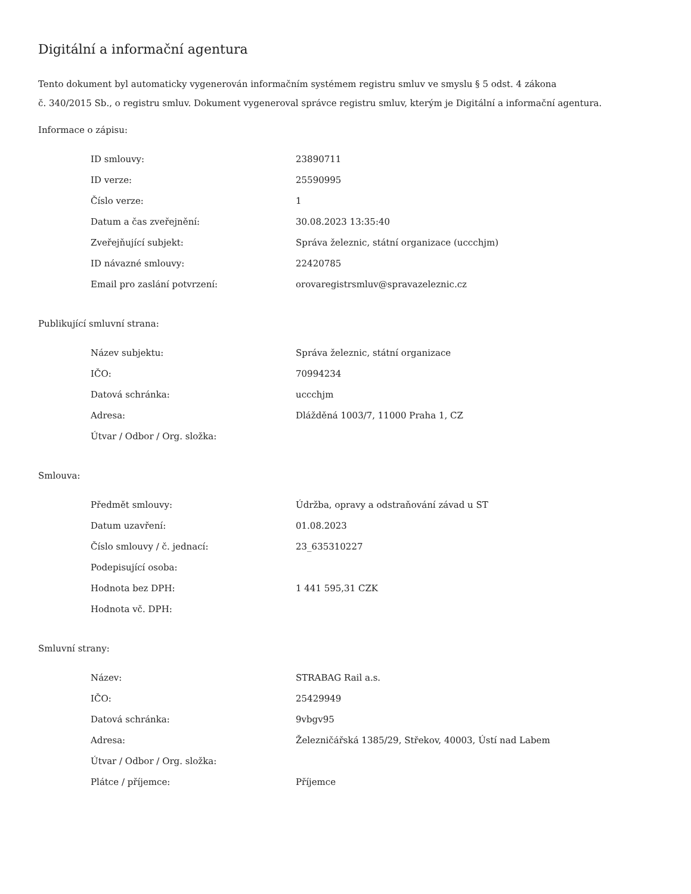Digitální a informační agentura
Tento dokument byl automaticky vygenerován informačním systémem registru smluv ve smyslu § 5 odst. 4 zákona
č. 340/2015 Sb., o registru smluv. Dokument vygeneroval správce registru smluv, kterým je Digitální a informační agentura.
Informace o zápisu:
| ID smlouvy: | 23890711 |
| ID verze: | 25590995 |
| Číslo verze: | 1 |
| Datum a čas zveřejnění: | 30.08.2023 13:35:40 |
| Zveřejňující subjekt: | Správa železnic, státní organizace (uccchjm) |
| ID návazné smlouvy: | 22420785 |
| Email pro zaslání potvrzení: | orovaregistrsmluv@spravazeleznic.cz |
Publikující smluvní strana:
| Název subjektu: | Správa železnic, státní organizace |
| IČO: | 70994234 |
| Datová schránka: | uccchjm |
| Adresa: | Dlážděná 1003/7, 11000 Praha 1, CZ |
| Útvar / Odbor / Org. složka: | |
Smlouva:
| Předmět smlouvy: | Údržba, opravy a odstraňování závad u ST |
| Datum uzavření: | 01.08.2023 |
| Číslo smlouvy / č. jednací: | 23_635310227 |
| Podepisující osoba: | |
| Hodnota bez DPH: | 1 441 595,31 CZK |
| Hodnota vč. DPH: | |
Smluvní strany:
| Název: | STRABAG Rail a.s. |
| IČO: | 25429949 |
| Datová schránka: | 9vbgv95 |
| Adresa: | Železničářská 1385/29, Střekov, 40003, Ústí nad Labem |
| Útvar / Odbor / Org. složka: | |
| Plátce / příjemce: | Příjemce |